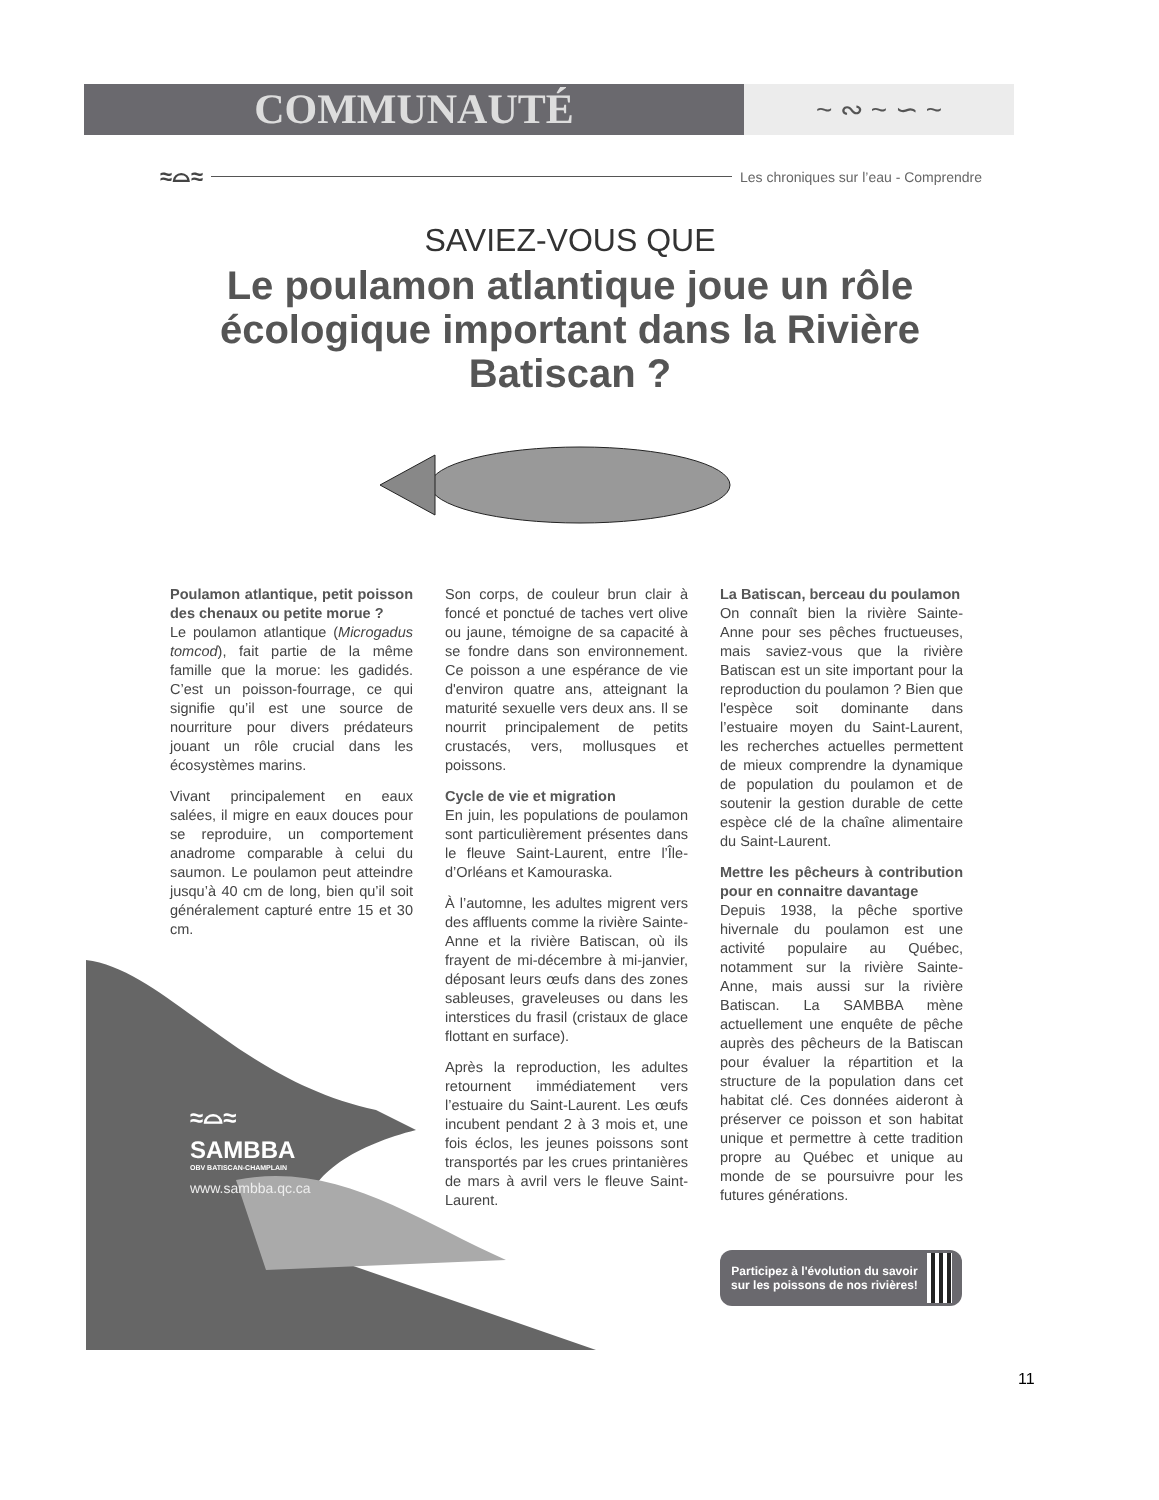COMMUNAUTÉ ~ ∾ ~ ∽ ~
≈⌓≈
Les chroniques sur l’eau - Comprendre
SAVIEZ-VOUS QUE
Le poulamon atlantique joue un rôle écologique important dans la Rivière Batiscan ?
≈⌓≈
SAMBBA
OBV BATISCAN-CHAMPLAIN
www.sambba.qc.ca
Poulamon atlantique, petit poisson des chenaux ou petite morue ?
Le poulamon atlantique (Microgadus tomcod), fait partie de la même famille que la morue: les gadidés. C’est un poisson-fourrage, ce qui signifie qu’il est une source de nourriture pour divers prédateurs jouant un rôle crucial dans les écosystèmes marins.
Vivant principalement en eaux salées, il migre en eaux douces pour se reproduire, un comportement anadrome comparable à celui du saumon. Le poulamon peut atteindre jusqu’à 40 cm de long, bien qu’il soit généralement capturé entre 15 et 30 cm.
Son corps, de couleur brun clair à foncé et ponctué de taches vert olive ou jaune, témoigne de sa capacité à se fondre dans son environnement. Ce poisson a une espérance de vie d'environ quatre ans, atteignant la maturité sexuelle vers deux ans. Il se nourrit principalement de petits crustacés, vers, mollusques et poissons.
Cycle de vie et migration
En juin, les populations de poulamon sont particulièrement présentes dans le fleuve Saint-Laurent, entre l’Île-d’Orléans et Kamouraska.
À l’automne, les adultes migrent vers des affluents comme la rivière Sainte-Anne et la rivière Batiscan, où ils frayent de mi-décembre à mi-janvier, déposant leurs œufs dans des zones sableuses, graveleuses ou dans les interstices du frasil (cristaux de glace flottant en surface).
Après la reproduction, les adultes retournent immédiatement vers l’estuaire du Saint-Laurent. Les œufs incubent pendant 2 à 3 mois et, une fois éclos, les jeunes poissons sont transportés par les crues printanières de mars à avril vers le fleuve Saint-Laurent.
La Batiscan, berceau du poulamon
On connaît bien la rivière Sainte-Anne pour ses pêches fructueuses, mais saviez-vous que la rivière Batiscan est un site important pour la reproduction du poulamon ? Bien que l'espèce soit dominante dans l’estuaire moyen du Saint-Laurent, les recherches actuelles permettent de mieux comprendre la dynamique de population du poulamon et de soutenir la gestion durable de cette espèce clé de la chaîne alimentaire du Saint-Laurent.
Mettre les pêcheurs à contribution pour en connaitre davantage
Depuis 1938, la pêche sportive hivernale du poulamon est une activité populaire au Québec, notamment sur la rivière Sainte-Anne, mais aussi sur la rivière Batiscan. La SAMBBA mène actuellement une enquête de pêche auprès des pêcheurs de la Batiscan pour évaluer la répartition et la structure de la population dans cet habitat clé. Ces données aideront à préserver ce poisson et son habitat unique et permettre à cette tradition propre au Québec et unique au monde de se poursuivre pour les futures générations.
Participez à l'évolution du savoir sur les poissons de nos rivières!
11